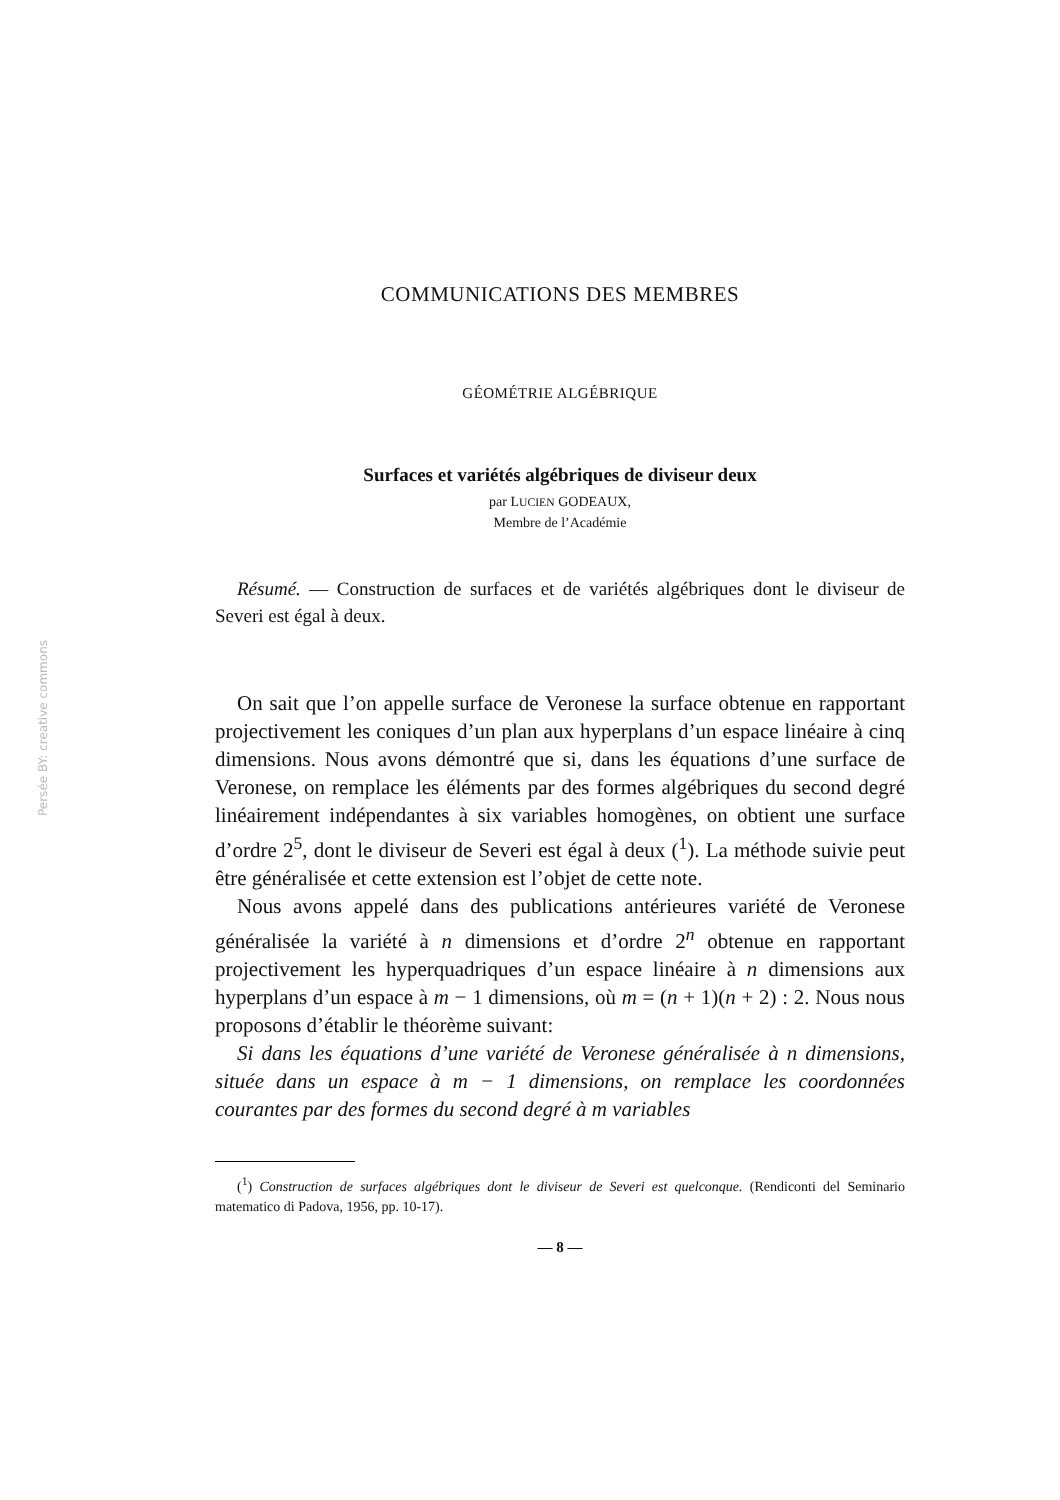Persée BY: creative commons
COMMUNICATIONS DES MEMBRES
GÉOMÉTRIE ALGÉBRIQUE
Surfaces et variétés algébriques de diviseur deux
par LUCIEN GODEAUX,
Membre de l’Académie
Résumé. — Construction de surfaces et de variétés algébriques dont le diviseur de Severi est égal à deux.
On sait que l’on appelle surface de Veronese la surface obtenue en rapportant projectivement les coniques d’un plan aux hyperplans d’un espace linéaire à cinq dimensions. Nous avons démontré que si, dans les équations d’une surface de Veronese, on remplace les éléments par des formes algébriques du second degré linéairement indépendantes à six variables homogènes, on obtient une surface d’ordre 2<sup>5</sup>, dont le diviseur de Severi est égal à deux (<sup>1</sup>). La méthode suivie peut être généralisée et cette extension est l’objet de cette note.
Nous avons appelé dans des publications antérieures variété de Veronese généralisée la variété à n dimensions et d’ordre 2<sup>n</sup> obtenue en rapportant projectivement les hyperquadriques d’un espace linéaire à n dimensions aux hyperplans d’un espace à m − 1 dimensions, où m = (n + 1)(n + 2) : 2. Nous nous proposons d’établir le théorème suivant:
Si dans les équations d’une variété de Veronese généralisée à n dimensions, située dans un espace à m − 1 dimensions, on remplace les coordonnées courantes par des formes du second degré à m variables
(<sup>1</sup>) Construction de surfaces algébriques dont le diviseur de Severi est quelconque. (Rendiconti del Seminario matematico di Padova, 1956, pp. 10-17).
— 8 —